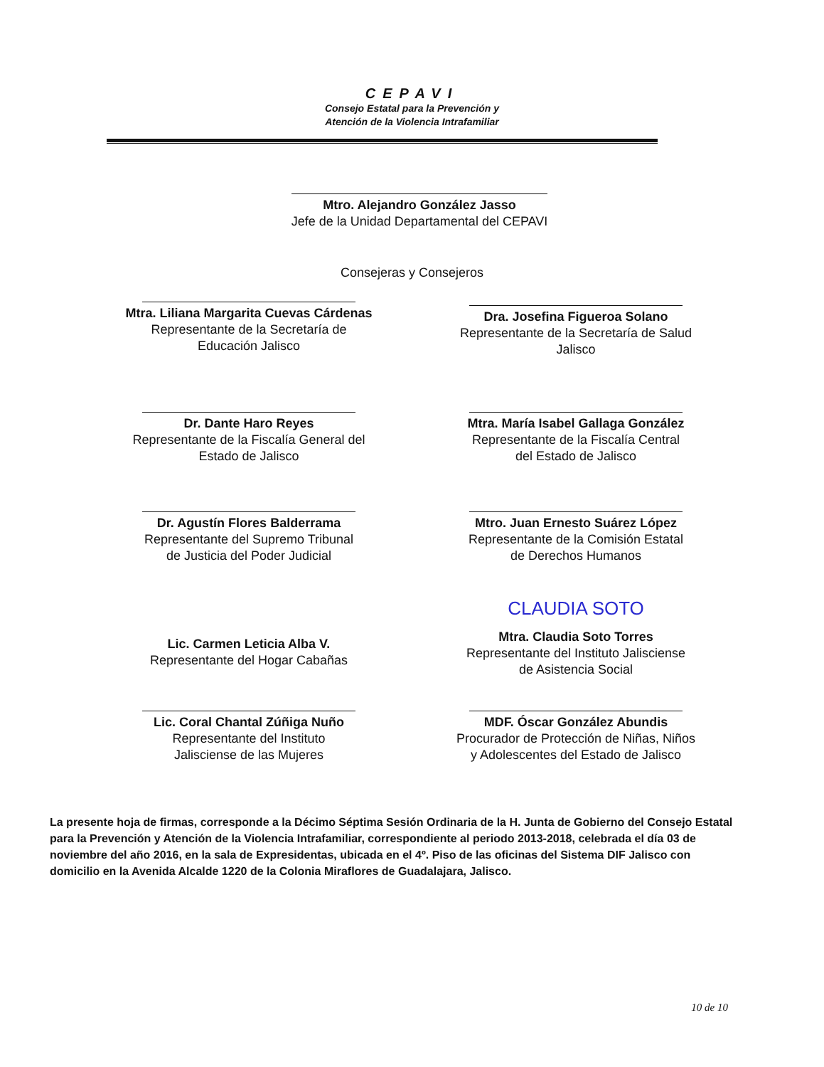CEPAVI
Consejo Estatal para la Prevención y
Atención de la Violencia Intrafamiliar
Mtro. Alejandro González Jasso
Jefe de la Unidad Departamental del CEPAVI
Consejeras y Consejeros
Mtra. Liliana Margarita Cuevas Cárdenas
Representante de la Secretaría de
Educación Jalisco
Dra. Josefina Figueroa Solano
Representante de la Secretaría de Salud
Jalisco
Dr. Dante Haro Reyes
Representante de la Fiscalía General del
Estado de Jalisco
Mtra. María Isabel Gallaga González
Representante de la Fiscalía Central
del Estado de Jalisco
Dr. Agustín Flores Balderrama
Representante del Supremo Tribunal
de Justicia del Poder Judicial
Mtro. Juan Ernesto Suárez López
Representante de la Comisión Estatal
de Derechos Humanos
Lic. Carmen Leticia Alba V.
Representante del Hogar Cabañas
CLAUDIA SOTO
Mtra. Claudia Soto Torres
Representante del Instituto Jalisciense
de Asistencia Social
Lic. Coral Chantal Zúñiga Nuño
Representante del Instituto
Jalisciense de las Mujeres
MDF. Óscar González Abundis
Procurador de Protección de Niñas, Niños
y Adolescentes del Estado de Jalisco
La presente hoja de firmas, corresponde a la Décimo Séptima Sesión Ordinaria de la H. Junta de Gobierno del Consejo Estatal para la Prevención y Atención de la Violencia Intrafamiliar, correspondiente al periodo 2013-2018, celebrada el día 03 de noviembre del año 2016, en la sala de Expresidentas, ubicada en el 4º. Piso de las oficinas del Sistema DIF Jalisco con domicilio en la Avenida Alcalde 1220 de la Colonia Miraflores de Guadalajara, Jalisco.
10 de 10